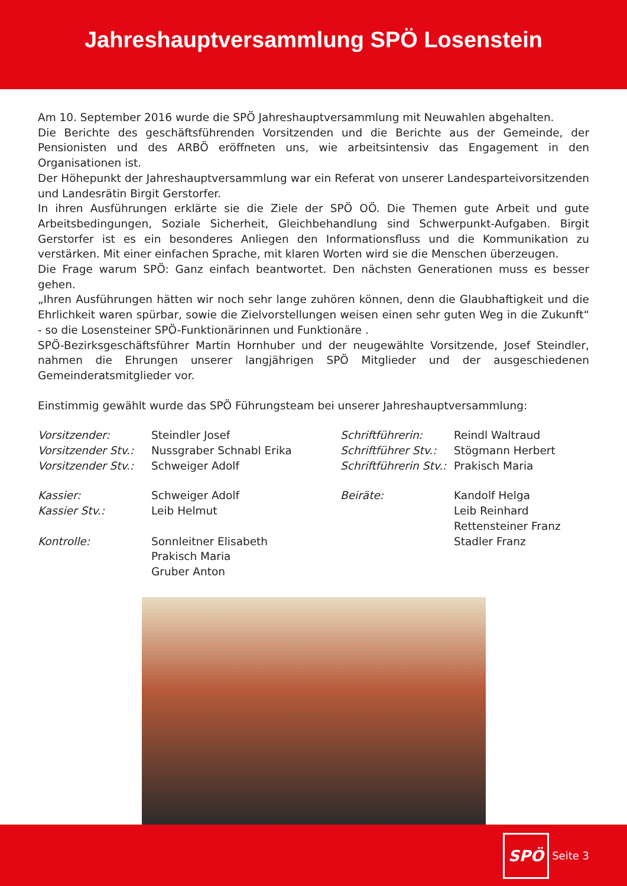Jahreshauptversammlung SPÖ Losenstein
Am 10. September 2016 wurde die SPÖ Jahreshauptversammlung mit Neuwahlen abgehalten.
Die Berichte des geschäftsführenden Vorsitzenden und die Berichte aus der Gemeinde, der Pensionisten und des ARBÖ eröffneten uns, wie arbeitsintensiv das Engagement in den Organisationen ist.
Der Höhepunkt der Jahreshauptversammlung war ein Referat von unserer Landesparteivorsitzenden und Landesrätin Birgit Gerstorfer.
In ihren Ausführungen erklärte sie die Ziele der SPÖ OÖ. Die Themen gute Arbeit und gute Arbeitsbedingungen, Soziale Sicherheit, Gleichbehandlung sind Schwerpunkt-Aufgaben. Birgit Gerstorfer ist es ein besonderes Anliegen den Informationsfluss und die Kommunikation zu verstärken. Mit einer einfachen Sprache, mit klaren Worten wird sie die Menschen überzeugen.
Die Frage warum SPÖ: Ganz einfach beantwortet. Den nächsten Generationen muss es besser gehen.
„Ihren Ausführungen hätten wir noch sehr lange zuhören können, denn die Glaubhaftigkeit und die Ehrlichkeit waren spürbar, sowie die Zielvorstellungen weisen einen sehr guten Weg in die Zukunft“ - so die Losensteiner SPÖ-Funktionärinnen und Funktionäre .
SPÖ-Bezirksgeschäftsführer Martin Hornhuber und der neugewählte Vorsitzende, Josef Steindler, nahmen die Ehrungen unserer langjährigen SPÖ Mitglieder und der ausgeschiedenen Gemeinderatsmitglieder vor.
Einstimmig gewählt wurde das SPÖ Führungsteam bei unserer Jahreshauptversammlung:
| Vorsitzender: | Steindler Josef | Schriftführerin: | Reindl Waltraud |
| Vorsitzender Stv.: | Nussgraber Schnabl Erika | Schriftführer Stv.: | Stögmann Herbert |
| Vorsitzender Stv.: | Schweiger Adolf | Schriftführerin Stv.: | Prakisch Maria |
| Kassier: | Schweiger Adolf | Beiräte: | Kandolf Helga |
| Kassier Stv.: | Leib Helmut | | Leib Reinhard |
| | | | Rettensteiner Franz |
| Kontrolle: | Sonnleitner Elisabeth | | Stadler Franz |
| | Prakisch Maria | | |
| | Gruber Anton | | |
SPÖ
Seite 3